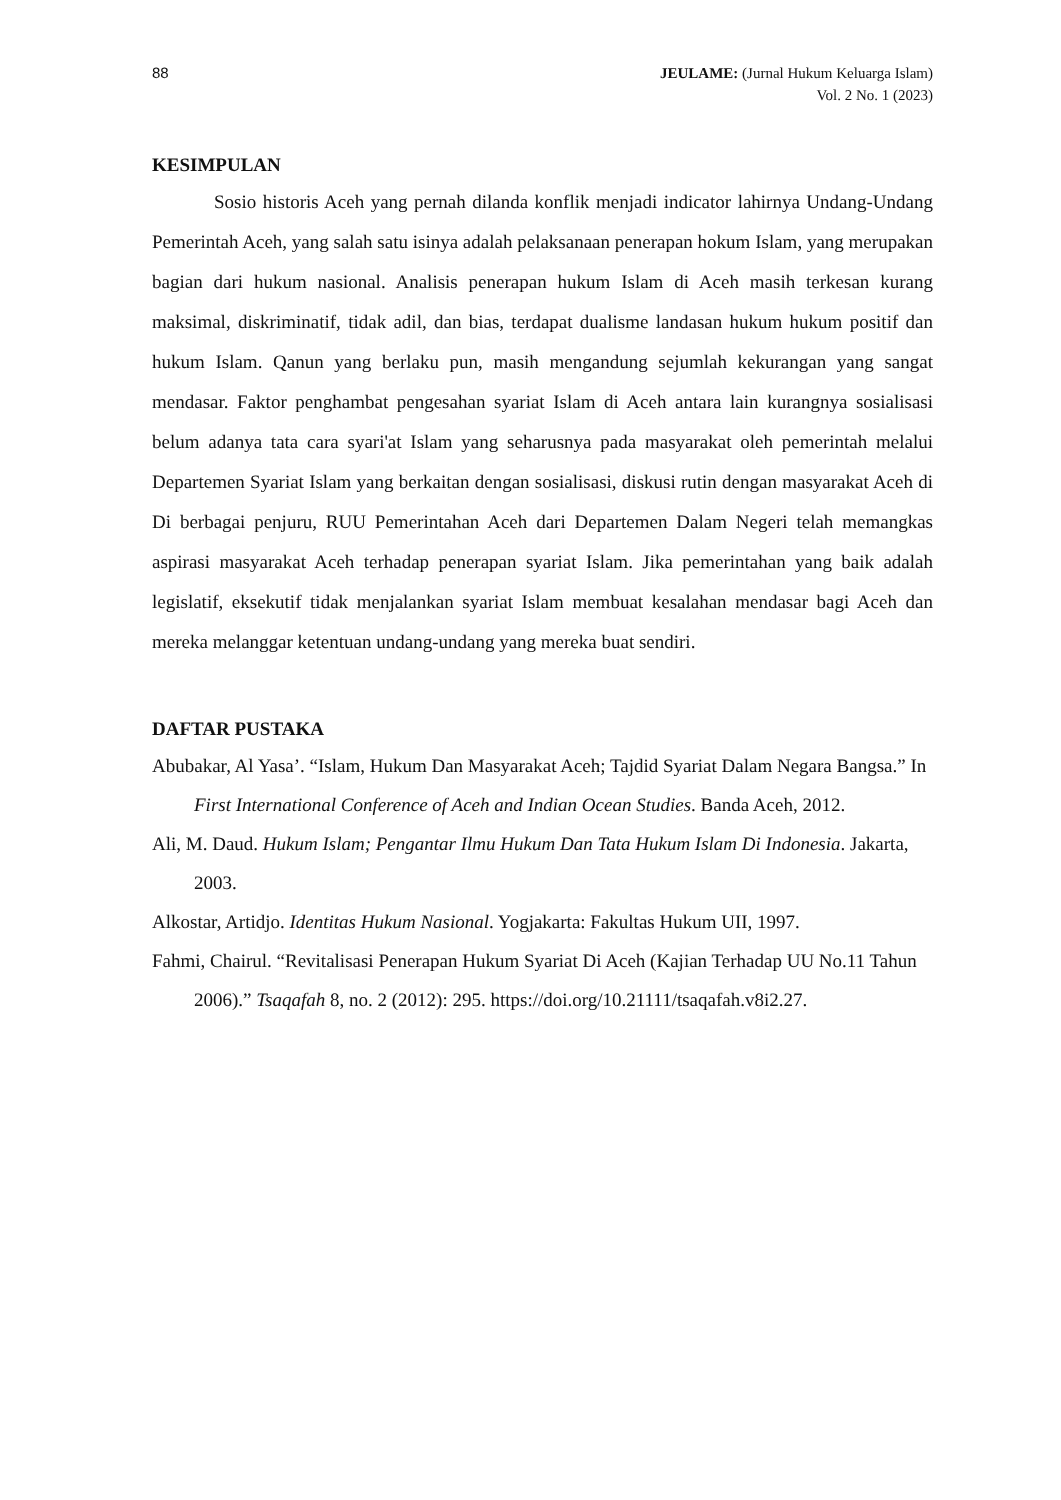88 JEULAME: (Jurnal Hukum Keluarga Islam)
Vol. 2 No. 1 (2023)
KESIMPULAN
Sosio historis Aceh yang pernah dilanda konflik menjadi indicator lahirnya Undang-Undang Pemerintah Aceh, yang salah satu isinya adalah pelaksanaan penerapan hokum Islam, yang merupakan bagian dari hukum nasional. Analisis penerapan hukum Islam di Aceh masih terkesan kurang maksimal, diskriminatif, tidak adil, dan bias, terdapat dualisme landasan hukum hukum positif dan hukum Islam. Qanun yang berlaku pun, masih mengandung sejumlah kekurangan yang sangat mendasar. Faktor penghambat pengesahan syariat Islam di Aceh antara lain kurangnya sosialisasi belum adanya tata cara syari'at Islam yang seharusnya pada masyarakat oleh pemerintah melalui Departemen Syariat Islam yang berkaitan dengan sosialisasi, diskusi rutin dengan masyarakat Aceh di Di berbagai penjuru, RUU Pemerintahan Aceh dari Departemen Dalam Negeri telah memangkas aspirasi masyarakat Aceh terhadap penerapan syariat Islam. Jika pemerintahan yang baik adalah legislatif, eksekutif tidak menjalankan syariat Islam membuat kesalahan mendasar bagi Aceh dan mereka melanggar ketentuan undang-undang yang mereka buat sendiri.
DAFTAR PUSTAKA
Abubakar, Al Yasa’. “Islam, Hukum Dan Masyarakat Aceh; Tajdid Syariat Dalam Negara Bangsa.” In First International Conference of Aceh and Indian Ocean Studies. Banda Aceh, 2012.
Ali, M. Daud. Hukum Islam; Pengantar Ilmu Hukum Dan Tata Hukum Islam Di Indonesia. Jakarta, 2003.
Alkostar, Artidjo. Identitas Hukum Nasional. Yogjakarta: Fakultas Hukum UII, 1997.
Fahmi, Chairul. “Revitalisasi Penerapan Hukum Syariat Di Aceh (Kajian Terhadap UU No.11 Tahun 2006).” Tsaqafah 8, no. 2 (2012): 295. https://doi.org/10.21111/tsaqafah.v8i2.27.